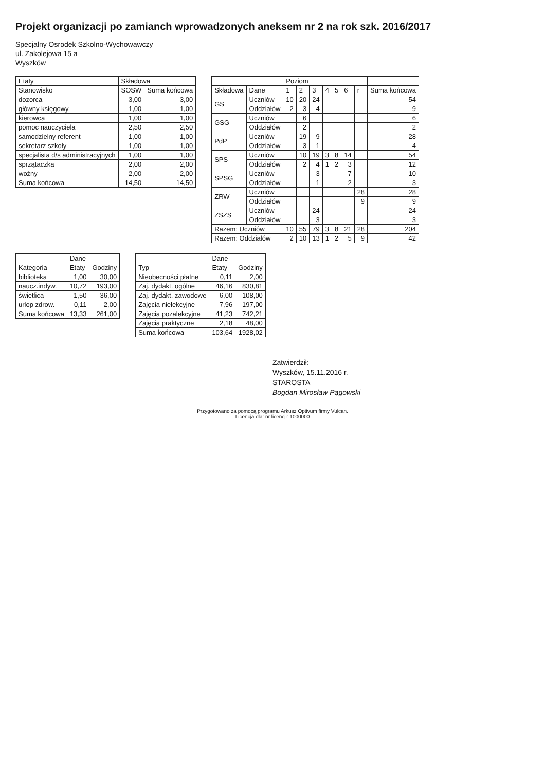Projekt organizacji po zamianch wprowadzonych aneksem nr 2 na rok szk. 2016/2017
Specjalny Osrodek Szkolno-Wychowawczy
ul. Zakolejowa 15 a
Wyszków
| Etaty | Składowa | |
| --- | --- | --- |
| Stanowisko | SOSW | Suma końcowa |
| dozorca | 3,00 | 3,00 |
| główny księgowy | 1,00 | 1,00 |
| kierowca | 1,00 | 1,00 |
| pomoc nauczyciela | 2,50 | 2,50 |
| samodzielny referent | 1,00 | 1,00 |
| sekretarz szkoły | 1,00 | 1,00 |
| specjalista d/s administracyjnych | 1,00 | 1,00 |
| sprzątaczka | 2,00 | 2,00 |
| woźny | 2,00 | 2,00 |
| Suma końcowa | 14,50 | 14,50 |
| | | Poziom | | | | | | | |
| --- | --- | --- | --- | --- | --- | --- | --- | --- | --- |
| Składowa | Dane | 1 | 2 | 3 | 4 | 5 | 6 | r | Suma końcowa |
| GS | Uczniów | 10 | 20 | 24 | | | | | 54 |
| | Oddziałów | 2 | 3 | 4 | | | | | 9 |
| GSG | Uczniów | | 6 | | | | | | 6 |
| | Oddziałów | | 2 | | | | | | 2 |
| PdP | Uczniów | | 19 | 9 | | | | | 28 |
| | Oddziałów | | 3 | 1 | | | | | 4 |
| SPS | Uczniów | | 10 | 19 | 3 | 8 | 14 | | 54 |
| | Oddziałów | | 2 | 4 | 1 | 2 | 3 | | 12 |
| SPSG | Uczniów | | | 3 | | | 7 | | 10 |
| | Oddziałów | | | 1 | | | 2 | | 3 |
| ZRW | Uczniów | | | | | | | 28 | 28 |
| | Oddziałów | | | | | | | 9 | 9 |
| ZSZS | Uczniów | | | 24 | | | | | 24 |
| | Oddziałów | | | 3 | | | | | 3 |
| Razem: Uczniów | | 10 | 55 | 79 | 3 | 8 | 21 | 28 | 204 |
| Razem: Oddziałów | | 2 | 10 | 13 | 1 | 2 | 5 | 9 | 42 |
| | Dane | |
| --- | --- | --- |
| Kategoria | Etaty | Godziny |
| biblioteka | 1,00 | 30,00 |
| naucz.indyw. | 10,72 | 193,00 |
| świetlica | 1,50 | 36,00 |
| urlop zdrow. | 0,11 | 2,00 |
| Suma końcowa | 13,33 | 261,00 |
| | Dane | |
| --- | --- | --- |
| Typ | Etaty | Godziny |
| Nieobecności płatne | 0,11 | 2,00 |
| Zaj. dydakt. ogólne | 46,16 | 830,81 |
| Zaj. dydakt. zawodowe | 6,00 | 108,00 |
| Zajęcia nielekcyjne | 7,96 | 197,00 |
| Zajęcia pozalekcyjne | 41,23 | 742,21 |
| Zajęcia praktyczne | 2,18 | 48,00 |
| Suma końcowa | 103,64 | 1928,02 |
Zatwierdził:
Wyszków, 15.11.2016 r.
STAROSTA
Bogdan Mirosław Pągowski
Przygotowano za pomocą programu Arkusz Optivum firmy Vulcan.
Licencja dla: nr licencji: 1000000